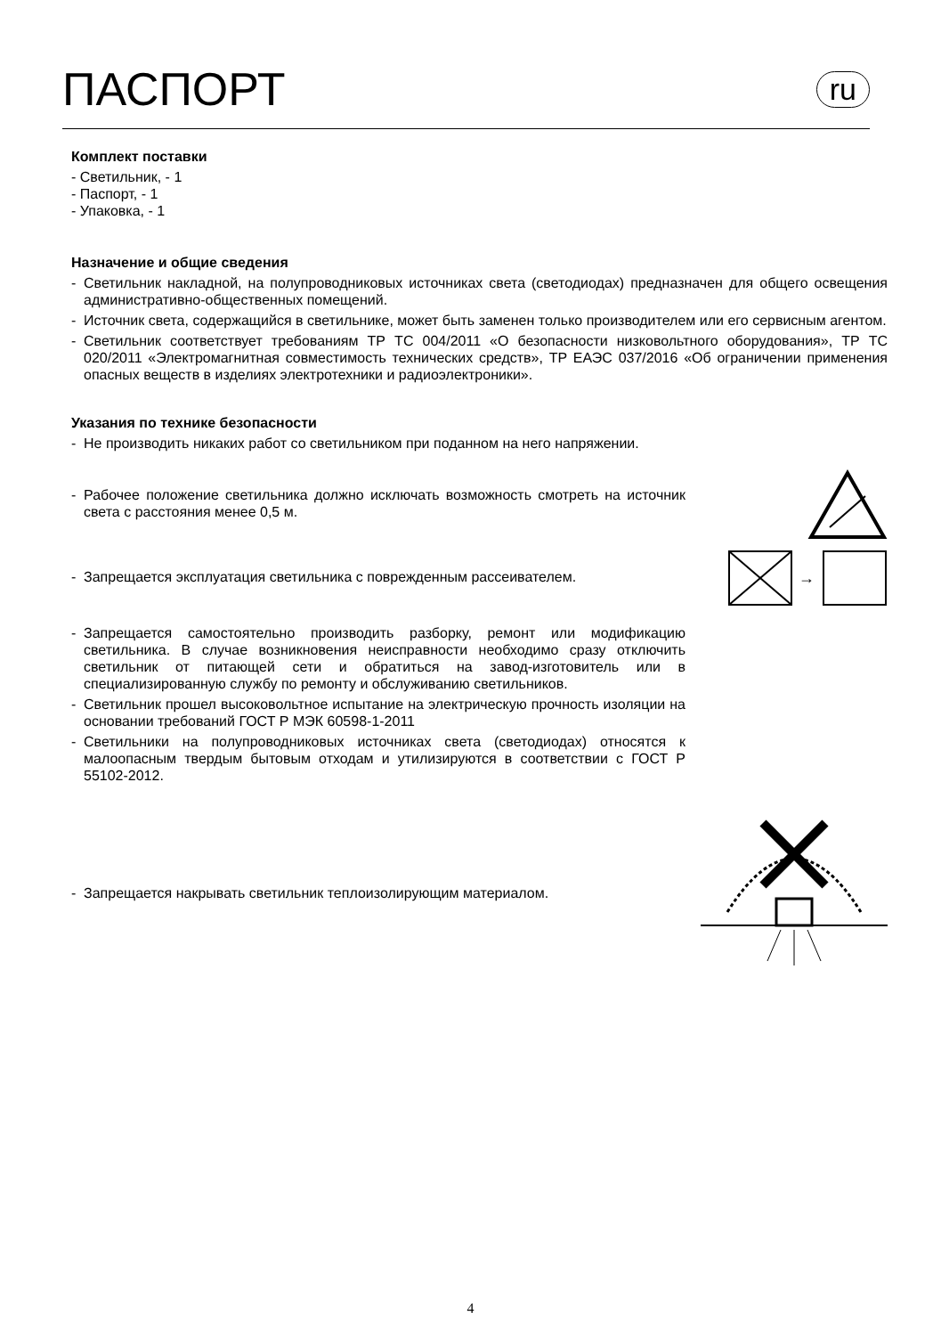ПАСПОРТ
ru
Комплект поставки
- Светильник, - 1
- Паспорт, - 1
- Упаковка, - 1
Назначение и общие сведения
- Светильник накладной, на полупроводниковых источниках света (светодиодах) предназначен для общего освещения административно-общественных помещений.
- Источник света, содержащийся в светильнике, может быть заменен только производителем или его сервисным агентом.
- Светильник соответствует требованиям ТР ТС 004/2011 «О безопасности низковольтного оборудования», ТР ТС 020/2011 «Электромагнитная совместимость технических средств», ТР ЕАЭС 037/2016 «Об ограничении применения опасных веществ в изделиях электротехники и радиоэлектроники».
Указания по технике безопасности
- Не производить никаких работ со светильником при поданном на него напряжении.
- Рабочее положение светильника должно исключать возможность смотреть на источник света с расстояния менее 0,5 м.
- Запрещается эксплуатация светильника с поврежденным рассеивателем.
→
- Запрещается самостоятельно производить разборку, ремонт или модификацию светильника. В случае возникновения неисправности необходимо сразу отключить светильник от питающей сети и обратиться на завод-изготовитель или в специализированную службу по ремонту и обслуживанию светильников.
- Светильник прошел высоковольтное испытание на электрическую прочность изоляции на основании требований ГОСТ Р МЭК 60598-1-2011
- Светильники на полупроводниковых источниках света (светодиодах) относятся к малоопасным твердым бытовым отходам и утилизируются в соответствии с ГОСТ Р 55102-2012.
- Запрещается накрывать светильник теплоизолирующим материалом.
4